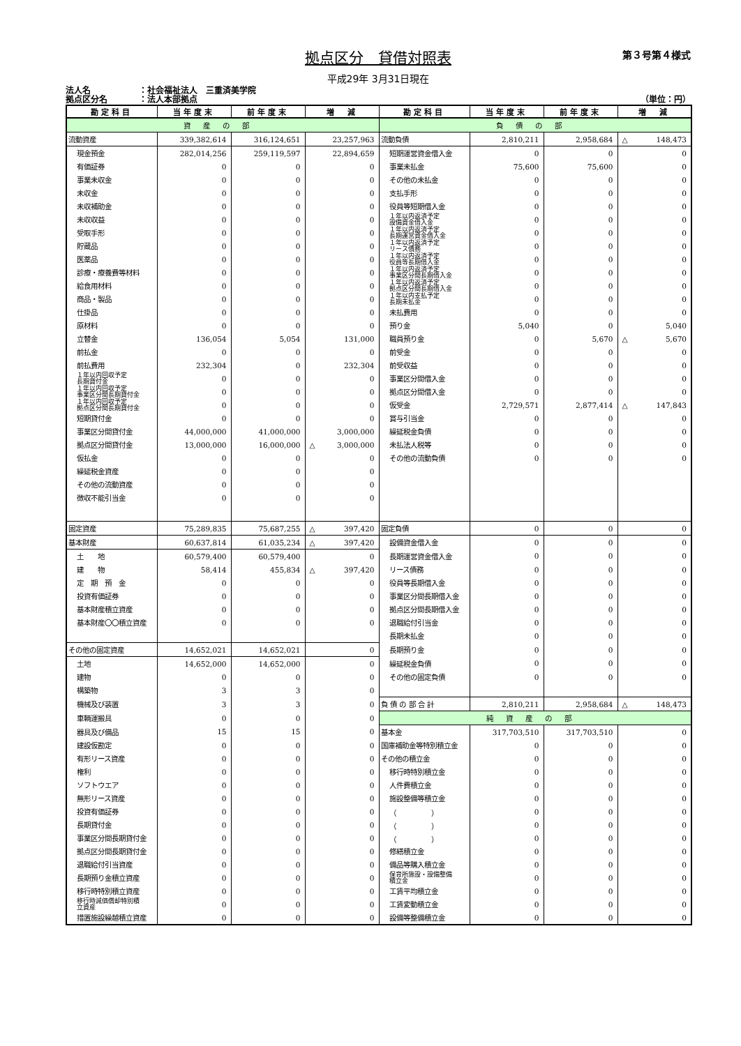第３号第４様式
拠点区分　貸借対照表
平成29年 3月31日現在
法人名 ：社会福祉法人　三重済美学院
拠点区分名 ：法人本部拠点 （単位：円）
| 勘定科目 | 当年度末 | 前年度末 | 増 減 | 勘定科目 | 当年度末 | 前年度末 | 増 減 |
| --- | --- | --- | --- | --- | --- | --- | --- |
| 資産の部 | | | | 負債の部 | | | |
| 流動資産 | 339,382,614 | 316,124,651 | 23,257,963 | 流動負債 | 2,810,211 | 2,958,684 | △ 148,473 |
| 現金預金 | 282,014,256 | 259,119,597 | 22,894,659 | 短期運営資金借入金 | 0 | 0 | 0 |
| 有価証券 | 0 | 0 | 0 | 事業未払金 | 75,600 | 75,600 | 0 |
| 事業未収金 | 0 | 0 | 0 | その他の未払金 | 0 | 0 | 0 |
| 未収金 | 0 | 0 | 0 | 支払手形 | 0 | 0 | 0 |
| 未収補助金 | 0 | 0 | 0 | 役員等短期借入金 | 0 | 0 | 0 |
| 未収収益 | 0 | 0 | 0 | １年以内返済予定 設備資金借入金 | 0 | 0 | 0 |
| 受取手形 | 0 | 0 | 0 | １年以内返済予定 長期運営資金借入金 | 0 | 0 | 0 |
| 貯蔵品 | 0 | 0 | 0 | １年以内返済予定 リース債務 | 0 | 0 | 0 |
| 医薬品 | 0 | 0 | 0 | １年以内返済予定 役員等長期借入金 | 0 | 0 | 0 |
| 診療・療養費等材料 | 0 | 0 | 0 | １年以内返済予定 事業区分間長期借入金 | 0 | 0 | 0 |
| 給食用材料 | 0 | 0 | 0 | １年以内返済予定 拠点区分間長期借入金 | 0 | 0 | 0 |
| 商品・製品 | 0 | 0 | 0 | １年以内支払予定 長期未払金 | 0 | 0 | 0 |
| 仕掛品 | 0 | 0 | 0 | 未払費用 | 0 | 0 | 0 |
| 原材料 | 0 | 0 | 0 | 預り金 | 5,040 | 0 | 5,040 |
| 立替金 | 136,054 | 5,054 | 131,000 | 職員預り金 | 0 | 5,670 | △ 5,670 |
| 前払金 | 0 | 0 | 0 | 前受金 | 0 | 0 | 0 |
| 前払費用 | 232,304 | 0 | 232,304 | 前受収益 | 0 | 0 | 0 |
| １年以内回収予定 長期貸付金 | 0 | 0 | 0 | 事業区分間借入金 | 0 | 0 | 0 |
| １年以内回収予定 事業区分間長期貸付金 | 0 | 0 | 0 | 拠点区分間借入金 | 0 | 0 | 0 |
| １年以内回収予定 拠点区分間長期貸付金 | 0 | 0 | 0 | 仮受金 | 2,729,571 | 2,877,414 | △ 147,843 |
| 短期貸付金 | 0 | 0 | 0 | 賞与引当金 | 0 | 0 | 0 |
| 事業区分間貸付金 | 44,000,000 | 41,000,000 | 3,000,000 | 繰延税金負債 | 0 | 0 | 0 |
| 拠点区分間貸付金 | 13,000,000 | 16,000,000 | △ 3,000,000 | 未払法人税等 | 0 | 0 | 0 |
| 仮払金 | 0 | 0 | 0 | その他の流動負債 | 0 | 0 | 0 |
| 繰延税金資産 | 0 | 0 | 0 | | | | |
| その他の流動資産 | 0 | 0 | 0 | | | | |
| 徴収不能引当金 | 0 | 0 | 0 | | | | |
| 固定資産 | 75,289,835 | 75,687,255 | △ 397,420 | 固定負債 | 0 | 0 | 0 |
| 基本財産 | 60,637,814 | 61,035,234 | △ 397,420 | 設備資金借入金 | 0 | 0 | 0 |
| 土 地 | 60,579,400 | 60,579,400 | 0 | 長期運営資金借入金 | 0 | 0 | 0 |
| 建 物 | 58,414 | 455,834 | △ 397,420 | リース債務 | 0 | 0 | 0 |
| 定 期 預 金 | 0 | 0 | 0 | 役員等長期借入金 | 0 | 0 | 0 |
| 投資有価証券 | 0 | 0 | 0 | 事業区分間長期借入金 | 0 | 0 | 0 |
| 基本財産積立資産 | 0 | 0 | 0 | 拠点区分間長期借入金 | 0 | 0 | 0 |
| 基本財産〇〇積立資産 | 0 | 0 | 0 | 退職給付引当金 | 0 | 0 | 0 |
| | | | | 長期未払金 | 0 | 0 | 0 |
| その他の固定資産 | 14,652,021 | 14,652,021 | 0 | 長期預り金 | 0 | 0 | 0 |
| 土地 | 14,652,000 | 14,652,000 | 0 | 繰延税金負債 | 0 | 0 | 0 |
| 建物 | 0 | 0 | 0 | その他の固定負債 | 0 | 0 | 0 |
| 構築物 | 3 | 3 | 0 | | | | |
| 機械及び装置 | 3 | 3 | 0 | 負 債 の 部 合 計 | 2,810,211 | 2,958,684 | △ 148,473 |
| 車輌運搬具 | 0 | 0 | 0 | 純資産の部 | | | |
| 器具及び備品 | 15 | 15 | 0 | 基本金 | 317,703,510 | 317,703,510 | 0 |
| 建設仮勘定 | 0 | 0 | 0 | 国庫補助金等特別積立金 | 0 | 0 | 0 |
| 有形リース資産 | 0 | 0 | 0 | その他の積立金 | 0 | 0 | 0 |
| 権利 | 0 | 0 | 0 | 移行時特別積立金 | 0 | 0 | 0 |
| ソフトウエア | 0 | 0 | 0 | 人件費積立金 | 0 | 0 | 0 |
| 無形リース資産 | 0 | 0 | 0 | 施設整備等積立金 | 0 | 0 | 0 |
| 投資有価証券 | 0 | 0 | 0 | （ ） | 0 | 0 | 0 |
| 長期貸付金 | 0 | 0 | 0 | （ ） | 0 | 0 | 0 |
| 事業区分間長期貸付金 | 0 | 0 | 0 | （ ） | 0 | 0 | 0 |
| 拠点区分間長期貸付金 | 0 | 0 | 0 | 修繕積立金 | 0 | 0 | 0 |
| 退職給付引当資産 | 0 | 0 | 0 | 備品等購入積立金 | 0 | 0 | 0 |
| 長期預り金積立資産 | 0 | 0 | 0 | 保育所施設・設備整備 積立金 | 0 | 0 | 0 |
| 移行時特別積立資産 | 0 | 0 | 0 | 工賃平均積立金 | 0 | 0 | 0 |
| 移行時減価償却特別積 立資産 | 0 | 0 | 0 | 工賃変動積立金 | 0 | 0 | 0 |
| 措置施設繰越積立資産 | 0 | 0 | 0 | 設備等整備積立金 | 0 | 0 | 0 |